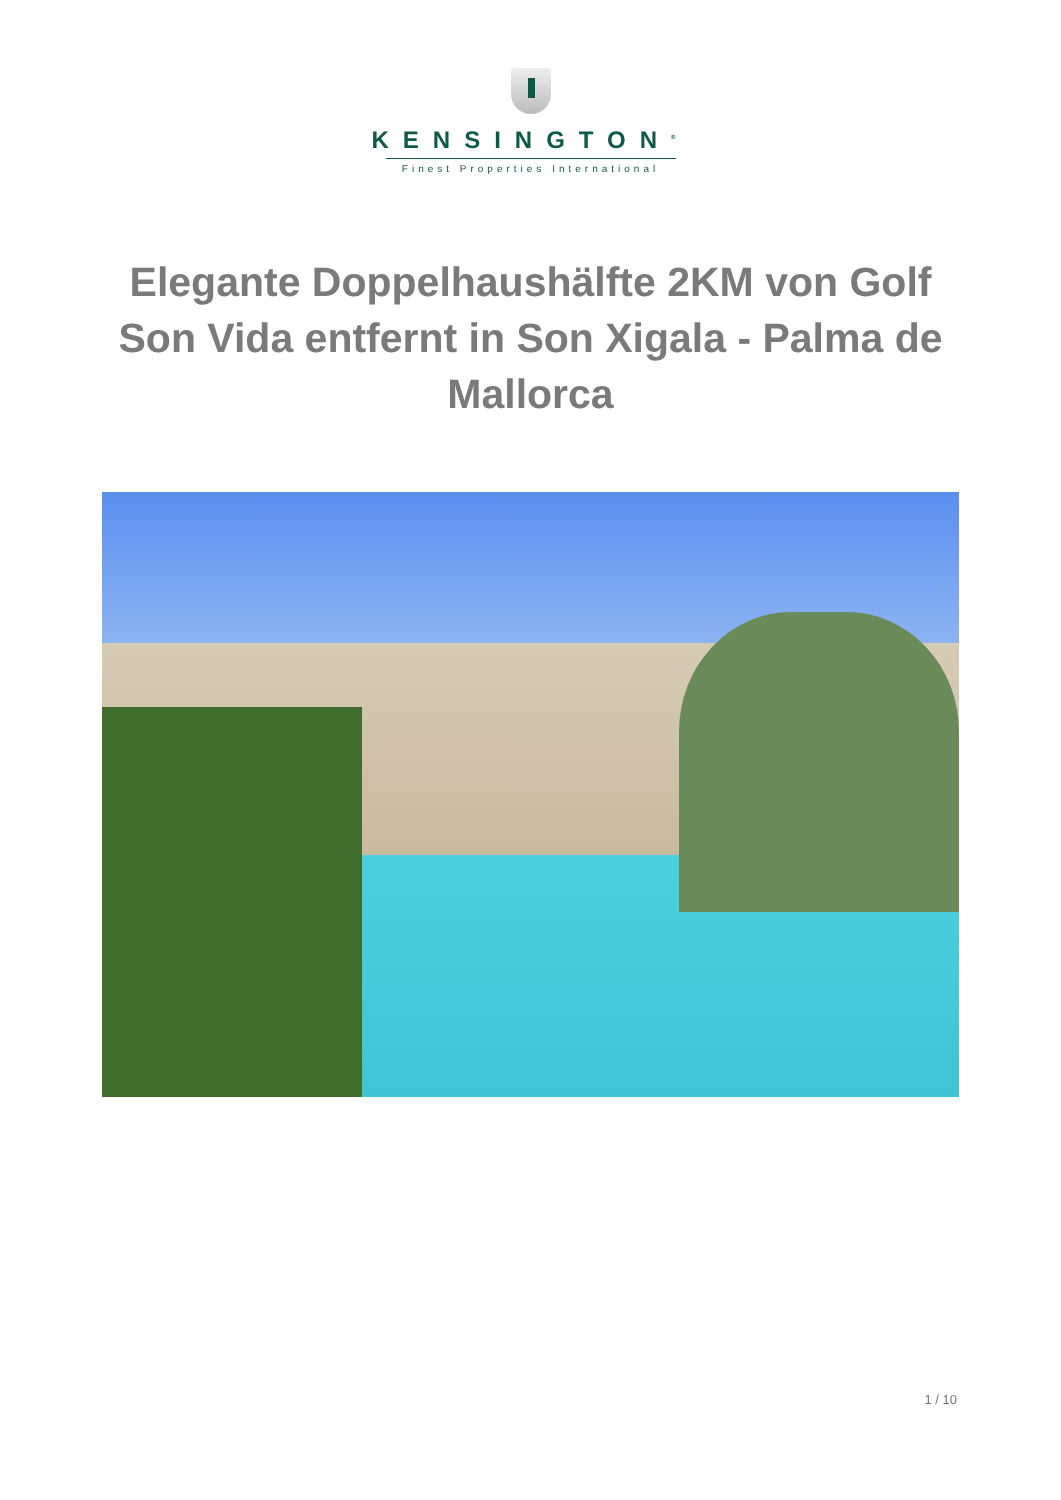KENSINGTON<sup>®</sup>
Finest Properties International
Elegante Doppelhaushälfte 2KM von Golf Son Vida entfernt in Son Xigala - Palma de Mallorca
1 / 10